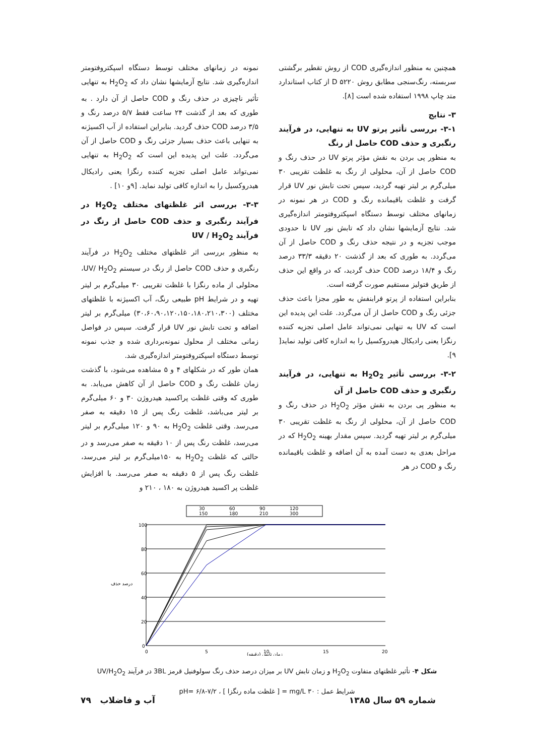همچنین به منظور اندازه‌گیری COD از روش تقطیر برگشتی سربسته، رنگ‌سنجی مطابق روش ۵۲۲۰ D از کتاب استاندارد متد چاپ ۱۹۹۸ استفاده شده است [۸].
۳- نتایج
۳-۱- بررسی تأثیر پرتو UV به تنهایی، در فرآیند رنگبری و حذف COD حاصل از رنگ
به منظور پی بردن به نقش مؤثر پرتو UV در حذف رنگ و COD حاصل از آن، محلولی از رنگ به غلظت تقریبی ۳۰ میلی‌گرم بر لیتر تهیه گردید، سپس تحت تابش نور UV قرار گرفت و غلظت باقیمانده رنگ و COD در هر نمونه در زمانهای مختلف توسط دستگاه اسپکتروفتومتر اندازه‌گیری شد. نتایج آزمایشها نشان داد که تابش نور UV تا حدودی موجب تجزیه و در نتیجه حذف رنگ و COD حاصل از آن می‌گردد. به طوری که بعد از گذشت ۲۰ دقیقه ۳۳/۳ درصد رنگ و ۱۸/۴ درصد COD حذف گردید، که در واقع این حذف از طریق فتولیز مستقیم صورت گرفته است.
بنابراین استفاده از پرتو فرابنفش به طور مجزا باعث حذف جزئی رنگ و COD حاصل از آن می‌گردد. علت این پدیده این است که UV به تنهایی نمی‌تواند عامل اصلی تجزیه کننده رنگزا یعنی رادیکال هیدروکسیل را به اندازه کافی تولید نماید[ ۹].
۳-۲- بررسی تأثیر H<sub>2</sub>O<sub>2</sub> به تنهایی، در فرآیند رنگبری و حذف COD حاصل از آن
به منظور پی بردن به نقش مؤثر H<sub>2</sub>O<sub>2</sub> در حذف رنگ و COD حاصل از آن، محلولی از رنگ به غلظت تقریبی ۳۰ میلی‌گرم بر لیتر تهیه گردید. سپس مقدار بهینه H<sub>2</sub>O<sub>2</sub> که در مراحل بعدی به دست آمده به آن اضافه و غلظت باقیمانده رنگ و COD در هر
نمونه در زمانهای مختلف توسط دستگاه اسپکتروفتومتر اندازه‌گیری شد. نتایج آزمایشها نشان داد که H<sub>2</sub>O<sub>2</sub> به تنهایی تأثیر ناچیزی در حذف رنگ و COD حاصل از آن دارد . به طوری که بعد از گذشت ۲۴ ساعت فقط ۵/۷ درصد رنگ و ۳/۵ درصد COD حذف گردید. بنابراین استفاده از آب اکسیژنه به تنهایی باعث حذف بسیار جزئی رنگ و COD حاصل از آن می‌گردد. علت این پدیده این است که H<sub>2</sub>O<sub>2</sub> به تنهایی نمی‌تواند عامل اصلی تجزیه کننده رنگزا یعنی رادیکال هیدروکسیل را به اندازه کافی تولید نماید. [۹و ۱۰] .
۳-۳- بررسی اثر غلظتهای مختلف H<sub>2</sub>O<sub>2</sub> در فرآیند رنگبری و حذف COD حاصل از رنگ در فرآیند UV / H<sub>2</sub>O<sub>2</sub>
به منظور بررسی اثر غلظتهای مختلف H<sub>2</sub>O<sub>2</sub> در فرآیند رنگبری و حذف COD حاصل از رنگ در سیستم UV/ H<sub>2</sub>O<sub>2</sub>، محلولی از ماده رنگزا با غلظت تقریبی ۳۰ میلی‌گرم بر لیتر تهیه و در شرایط pH طبیعی رنگ، آب اکسیژنه با غلظتهای مختلف (۳۰،۶۰،۹۰،۱۲۰،۱۵۰،۱۸۰،۲۱۰،۳۰۰) میلی‌گرم بر لیتر اضافه و تحت تابش نور UV قرار گرفت. سپس در فواصل زمانی مختلف از محلول نمونه‌برداری شده و جذب نمونه توسط دستگاه اسپکتروفتومتر اندازه‌گیری شد.
همان طور که در شکلهای ۴ و ۵ مشاهده می‌شود، با گذشت زمان غلظت رنگ و COD حاصل از آن کاهش می‌یابد. به طوری که وقتی غلظت پراکسید هیدروژن ۳۰ و ۶۰ میلی‌گرم بر لیتر می‌باشد، غلظت رنگ پس از ۱۵ دقیقه به صفر می‌رسد. وقتی غلظت H<sub>2</sub>O<sub>2</sub> به ۹۰ و ۱۲۰ میلی‌گرم بر لیتر می‌رسد، غلظت رنگ پس از ۱۰ دقیقه به صفر می‌رسد و در حالتی که غلظت H<sub>2</sub>O<sub>2</sub> به ۱۵۰میلی‌گرم بر لیتر می‌رسد، غلظت رنگ پس از ۵ دقیقه به صفر می‌رسد. با افزایش غلظت پر اکسید هیدروژن به ۱۸۰ ، ۲۱۰ و
30
60
90
120
150
180
210
300
100
80
60
40
20
0
0
5
10
15
20
درصد حذف
زمان تابش (دقیقه)
شکل ۴- تأثیر غلظتهای متفاوت H<sub>2</sub>O<sub>2</sub> و زمان تابش UV بر میزان درصد حذف رنگ سولوفنیل قرمز 3BL در فرآیند UV/H<sub>2</sub>O<sub>2</sub>
شرایط عمل : ۳۰ mg/L = [ غلظت ماده رنگزا ] ، pH= ۶/۸-۷/۲
شماره ۵۹ سال ۱۳۸۵ آب و فاضلاب ۷۹